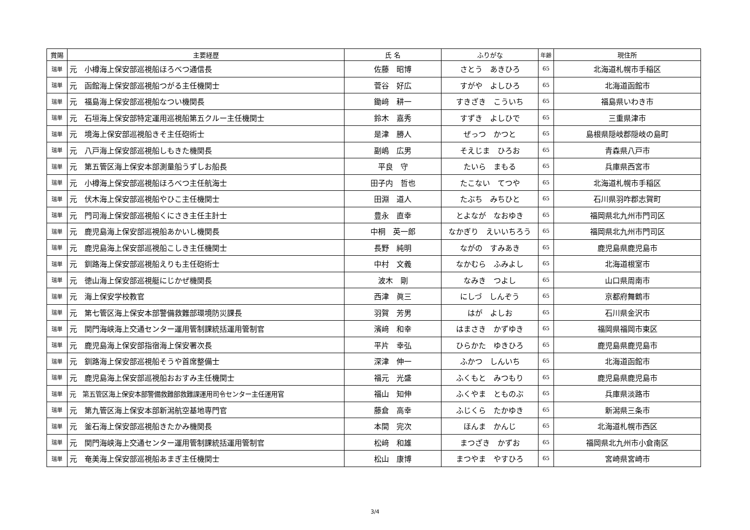| 賞賜 | 主要経歴 | 氏 名 | ふりがな | 年齢 | 現住所 |
| --- | --- | --- | --- | --- | --- |
| 瑞単 | 元 小樽海上保安部巡視船ほろべつ通信長 | 佐藤 昭博 | さとう あきひろ | 65 | 北海道札幌市手稲区 |
| 瑞単 | 元 函館海上保安部巡視船つがる主任機関士 | 菅谷 好広 | すがや よしひろ | 65 | 北海道函館市 |
| 瑞単 | 元 福島海上保安部巡視船なつい機関長 | 鋤﨑 耕一 | すきざき こういち | 65 | 福島県いわき市 |
| 瑞単 | 元 石垣海上保安部特定運用巡視船第五クルー主任機関士 | 鈴木 嘉秀 | すずき よしひで | 65 | 三重県津市 |
| 瑞単 | 元 境海上保安部巡視船きそ主任砲術士 | 是津 勝人 | ぜっつ かつと | 65 | 島根県隠岐郡隠岐の島町 |
| 瑞単 | 元 八戸海上保安部巡視船しもきた機関長 | 副嶋 広男 | そえじま ひろお | 65 | 青森県八戸市 |
| 瑞単 | 元 第五管区海上保安本部測量船うずしお船長 | 平良 守 | たいら まもる | 65 | 兵庫県西宮市 |
| 瑞単 | 元 小樽海上保安部巡視船ほろべつ主任航海士 | 田子内 哲也 | たこない てつや | 65 | 北海道札幌市手稲区 |
| 瑞単 | 元 伏木海上保安部巡視船やひこ主任機関士 | 田淵 道人 | たぶち みちひと | 65 | 石川県羽咋郡志賀町 |
| 瑞単 | 元 門司海上保安部巡視船くにさき主任主計士 | 豊永 直幸 | とよなが なおゆき | 65 | 福岡県北九州市門司区 |
| 瑞単 | 元 鹿児島海上保安部巡視船あかいし機関長 | 中桐 英一郎 | なかぎり えいいちろう | 65 | 福岡県北九州市門司区 |
| 瑞単 | 元 鹿児島海上保安部巡視船こしき主任機関士 | 長野 純明 | ながの すみあき | 65 | 鹿児島県鹿児島市 |
| 瑞単 | 元 釧路海上保安部巡視船えりも主任砲術士 | 中村 文義 | なかむら ふみよし | 65 | 北海道根室市 |
| 瑞単 | 元 徳山海上保安部巡視艇にじかぜ機関長 | 波木 剛 | なみき つよし | 65 | 山口県周南市 |
| 瑞単 | 元 海上保安学校教官 | 西津 眞三 | にしづ しんぞう | 65 | 京都府舞鶴市 |
| 瑞単 | 元 第七管区海上保安本部警備救難部環境防災課長 | 羽賀 芳男 | はが よしお | 65 | 石川県金沢市 |
| 瑞単 | 元 関門海峡海上交通センター運用管制課統括運用管制官 | 濱﨑 和幸 | はまさき かずゆき | 65 | 福岡県福岡市東区 |
| 瑞単 | 元 鹿児島海上保安部指宿海上保安署次長 | 平片 幸弘 | ひらかた ゆきひろ | 65 | 鹿児島県鹿児島市 |
| 瑞単 | 元 釧路海上保安部巡視船そうや首席整備士 | 深津 伸一 | ふかつ しんいち | 65 | 北海道函館市 |
| 瑞単 | 元 鹿児島海上保安部巡視船おおすみ主任機関士 | 福元 光盛 | ふくもと みつもり | 65 | 鹿児島県鹿児島市 |
| 瑞単 | 元 第五管区海上保安本部警備救難部救難課運用司令センター主任運用官 | 福山 知伸 | ふくやま とものぶ | 65 | 兵庫県淡路市 |
| 瑞単 | 元 第九管区海上保安本部新潟航空基地専門官 | 藤倉 高幸 | ふじくら たかゆき | 65 | 新潟県三条市 |
| 瑞単 | 元 釜石海上保安部巡視船きたかみ機関長 | 本間 完次 | ほんま かんじ | 65 | 北海道札幌市西区 |
| 瑞単 | 元 関門海峡海上交通センター運用管制課統括運用管制官 | 松﨑 和雄 | まつざき かずお | 65 | 福岡県北九州市小倉南区 |
| 瑞単 | 元 奄美海上保安部巡視船あまぎ主任機関士 | 松山 康博 | まつやま やすひろ | 65 | 宮崎県宮崎市 |
3/4